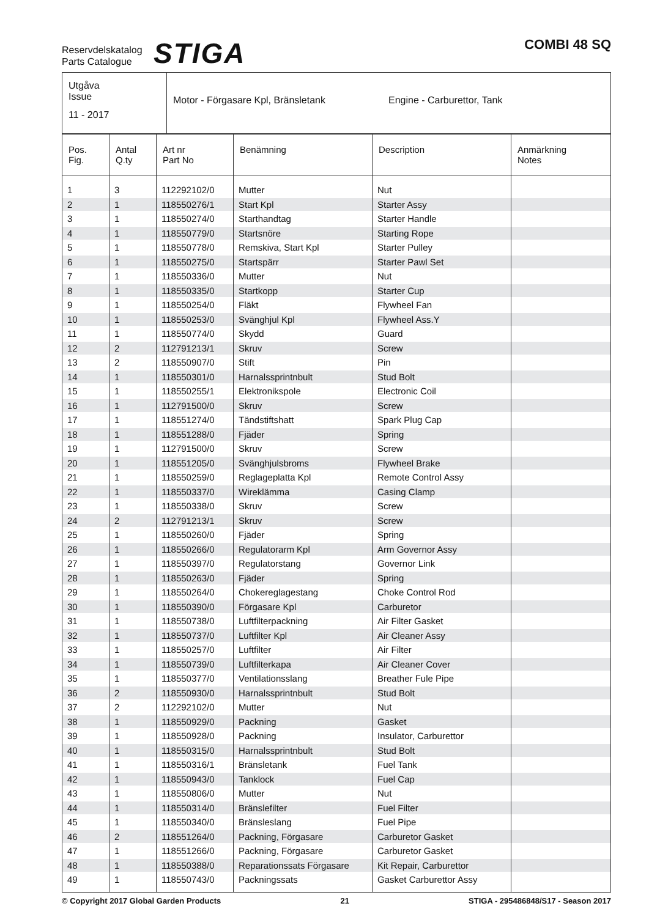Reservdelskatalog
Parts Catalogue
STIGA
COMBI 48 SQ
| Utgåva Issue 11 - 2017 | Motor - Förgasare Kpl, Bränsletank Engine - Carburettor, Tank |
| Pos. Fig. | Antal Q.ty | Art nr Part No | Benämning | Description | Anmärkning Notes |
| --- | --- | --- | --- | --- | --- |
| 1 | 3 | 112292102/0 | Mutter | Nut | |
| 2 | 1 | 118550276/1 | Start Kpl | Starter Assy | |
| 3 | 1 | 118550274/0 | Starthandtag | Starter Handle | |
| 4 | 1 | 118550779/0 | Startsnöre | Starting Rope | |
| 5 | 1 | 118550778/0 | Remskiva, Start Kpl | Starter Pulley | |
| 6 | 1 | 118550275/0 | Startspärr | Starter Pawl Set | |
| 7 | 1 | 118550336/0 | Mutter | Nut | |
| 8 | 1 | 118550335/0 | Startkopp | Starter Cup | |
| 9 | 1 | 118550254/0 | Fläkt | Flywheel Fan | |
| 10 | 1 | 118550253/0 | Svänghjul Kpl | Flywheel Ass.Y | |
| 11 | 1 | 118550774/0 | Skydd | Guard | |
| 12 | 2 | 112791213/1 | Skruv | Screw | |
| 13 | 2 | 118550907/0 | Stift | Pin | |
| 14 | 1 | 118550301/0 | Harnalssprintnbult | Stud Bolt | |
| 15 | 1 | 118550255/1 | Elektronikspole | Electronic Coil | |
| 16 | 1 | 112791500/0 | Skruv | Screw | |
| 17 | 1 | 118551274/0 | Tändstiftshatt | Spark Plug Cap | |
| 18 | 1 | 118551288/0 | Fjäder | Spring | |
| 19 | 1 | 112791500/0 | Skruv | Screw | |
| 20 | 1 | 118551205/0 | Svänghjulsbroms | Flywheel Brake | |
| 21 | 1 | 118550259/0 | Reglageplatta Kpl | Remote Control Assy | |
| 22 | 1 | 118550337/0 | Wireklämma | Casing Clamp | |
| 23 | 1 | 118550338/0 | Skruv | Screw | |
| 24 | 2 | 112791213/1 | Skruv | Screw | |
| 25 | 1 | 118550260/0 | Fjäder | Spring | |
| 26 | 1 | 118550266/0 | Regulatorarm Kpl | Arm Governor Assy | |
| 27 | 1 | 118550397/0 | Regulatorstang | Governor Link | |
| 28 | 1 | 118550263/0 | Fjäder | Spring | |
| 29 | 1 | 118550264/0 | Chokereglagestang | Choke Control Rod | |
| 30 | 1 | 118550390/0 | Förgasare Kpl | Carburetor | |
| 31 | 1 | 118550738/0 | Luftfilterpackning | Air Filter Gasket | |
| 32 | 1 | 118550737/0 | Luftfilter Kpl | Air Cleaner Assy | |
| 33 | 1 | 118550257/0 | Luftfilter | Air Filter | |
| 34 | 1 | 118550739/0 | Luftfilterkapa | Air Cleaner Cover | |
| 35 | 1 | 118550377/0 | Ventilationsslang | Breather Fule Pipe | |
| 36 | 2 | 118550930/0 | Harnalssprintnbult | Stud Bolt | |
| 37 | 2 | 112292102/0 | Mutter | Nut | |
| 38 | 1 | 118550929/0 | Packning | Gasket | |
| 39 | 1 | 118550928/0 | Packning | Insulator, Carburettor | |
| 40 | 1 | 118550315/0 | Harnalssprintnbult | Stud Bolt | |
| 41 | 1 | 118550316/1 | Bränsletank | Fuel Tank | |
| 42 | 1 | 118550943/0 | Tanklock | Fuel Cap | |
| 43 | 1 | 118550806/0 | Mutter | Nut | |
| 44 | 1 | 118550314/0 | Bränslefilter | Fuel Filter | |
| 45 | 1 | 118550340/0 | Bränsleslang | Fuel Pipe | |
| 46 | 2 | 118551264/0 | Packning, Förgasare | Carburetor Gasket | |
| 47 | 1 | 118551266/0 | Packning, Förgasare | Carburetor Gasket | |
| 48 | 1 | 118550388/0 | Reparationssats Förgasare | Kit Repair, Carburettor | |
| 49 | 1 | 118550743/0 | Packningssats | Gasket Carburettor Assy | |
© Copyright 2017 Global Garden Products 21 STIGA - 295486848/S17 - Season 2017